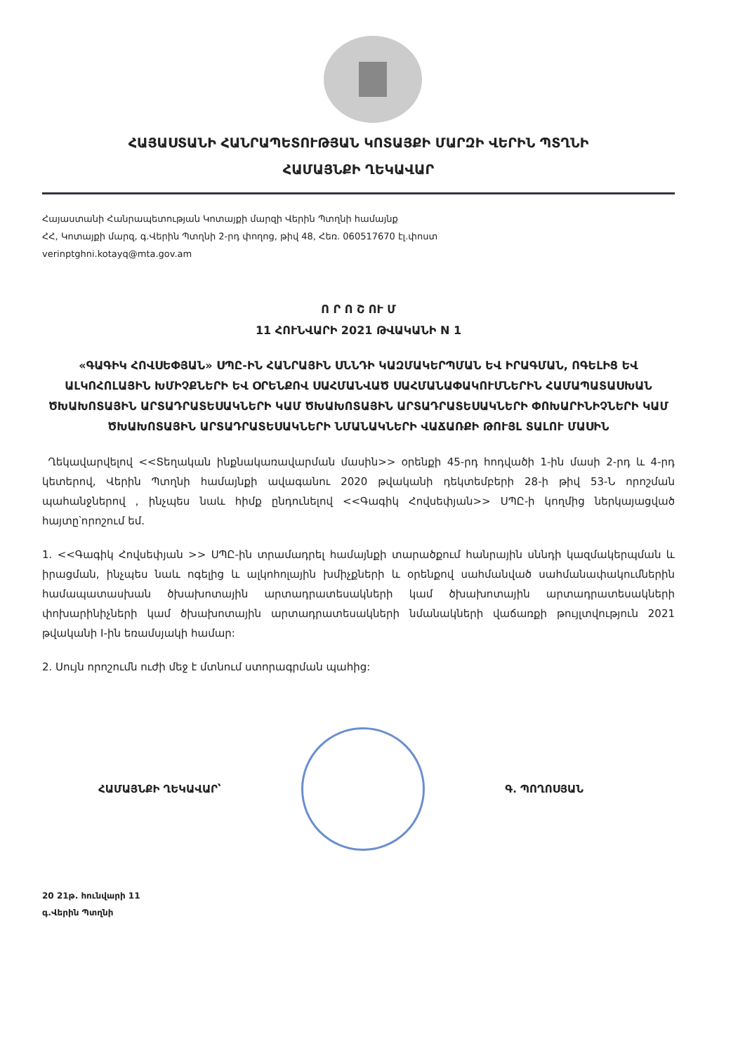ՀԱՅԱՍՏԱՆԻ ՀԱՆՐԱՊԵՏՈՒԹՅԱՆ ԿՈՏԱՅՔԻ ՄԱՐԶԻ ՎԵՐԻՆ ՊՏՂՆԻ
ՀԱՄԱՅՆՔԻ ՂԵԿԱՎԱՐ
Հայաստանի Հանրապետության Կոտայքի մարզի Վերին Պտղնի համայնք
ՀՀ, Կոտայքի մարզ, գ.Վերին Պտղնի 2-րդ փողոց, թիվ 48, Հեռ. 060517670 էլ.փոստ
verinptghni.kotayq@mta.gov.am
Ո Ր Ո Շ ՈՒ Մ
11 ՀՈՒՆՎԱՐԻ 2021 ԹՎԱԿԱՆԻ N 1
«ԳԱԳԻԿ ՀՈՎՍԵՓՅԱՆ» ՍՊԸ-ԻՆ ՀԱՆՐԱՅԻՆ ՍՆՆԴԻ ԿԱԶՄԱԿԵՐՊՄԱՆ ԵՎ ԻՐԱԳՄԱՆ, ՈԳԵԼԻՑ ԵՎ ԱԼԿՈՀՈԼԱՅԻՆ ԽՄԻՉՔՆԵՐԻ ԵՎ ՕՐԵՆՔՈՎ ՍԱՀՄԱՆՎԱԾ ՍԱՀՄԱՆԱՓԱԿՈՒՄՆԵՐԻՆ ՀԱՄԱՊԱՏԱՍԽԱՆ ԾԽԱԽՈՏԱՅԻՆ ԱՐՏԱԴՐԱՏԵՍԱԿՆԵՐԻ ԿԱՄ ԾԽԱԽՈՏԱՅԻՆ ԱՐՏԱԴՐԱՏԵՍԱԿՆԵՐԻ ՓՈԽԱՐԻՆԻՉՆԵՐԻ ԿԱՄ ԾԽԱԽՈՏԱՅԻՆ ԱՐՏԱԴՐԱՏԵՍԱԿՆԵՐԻ ՆՄԱՆԱԿՆԵՐԻ ՎԱՃԱՌՔԻ ԹՈՒՅԼ ՏԱԼՈՒ ՄԱՍԻՆ
Ղեկավարվելով <<Տեղական ինքնակառավարման մասին>> օրենքի 45-րդ հոդվածի 1-ին մասի 2-րդ և 4-րդ կետերով, Վերին Պտղնի համայնքի ավագանու 2020 թվականի դեկտեմբերի 28-ի թիվ 53-Ն որոշման պահանջներով , ինչպես նաև հիմք ընդունելով <<Գագիկ Հովսեփյան>> ՍՊԸ-ի կողմից ներկայացված հայտը՝որոշում եմ.
1. <<Գագիկ Հովսեփյան >> ՍՊԸ-ին տրամադրել համայնքի տարածքում հանրային սննդի կազմակերպման և իրացման, ինչպես նաև ոգելից և ալկոհոլային խմիչքների և օրենքով սահմանված սահմանափակումներին համապատասխան ծխախոտային արտադրատեսակների կամ ծխախոտային արտադրատեսակների փոխարինիչների կամ ծխախոտային արտադրատեսակների նմանակների վաճառքի թույլտվություն 2021 թվականի I-ին եռամսյակի համար:
2. Սույն որոշումն ուժի մեջ է մտնում ստորագրման պահից:
ՀԱՄԱՅՆՔԻ ՂԵԿԱՎԱՐ՝ Գ. ՊՈՂՈՍՅԱՆ
20 21թ. հունվարի 11
գ.Վերին Պտղնի